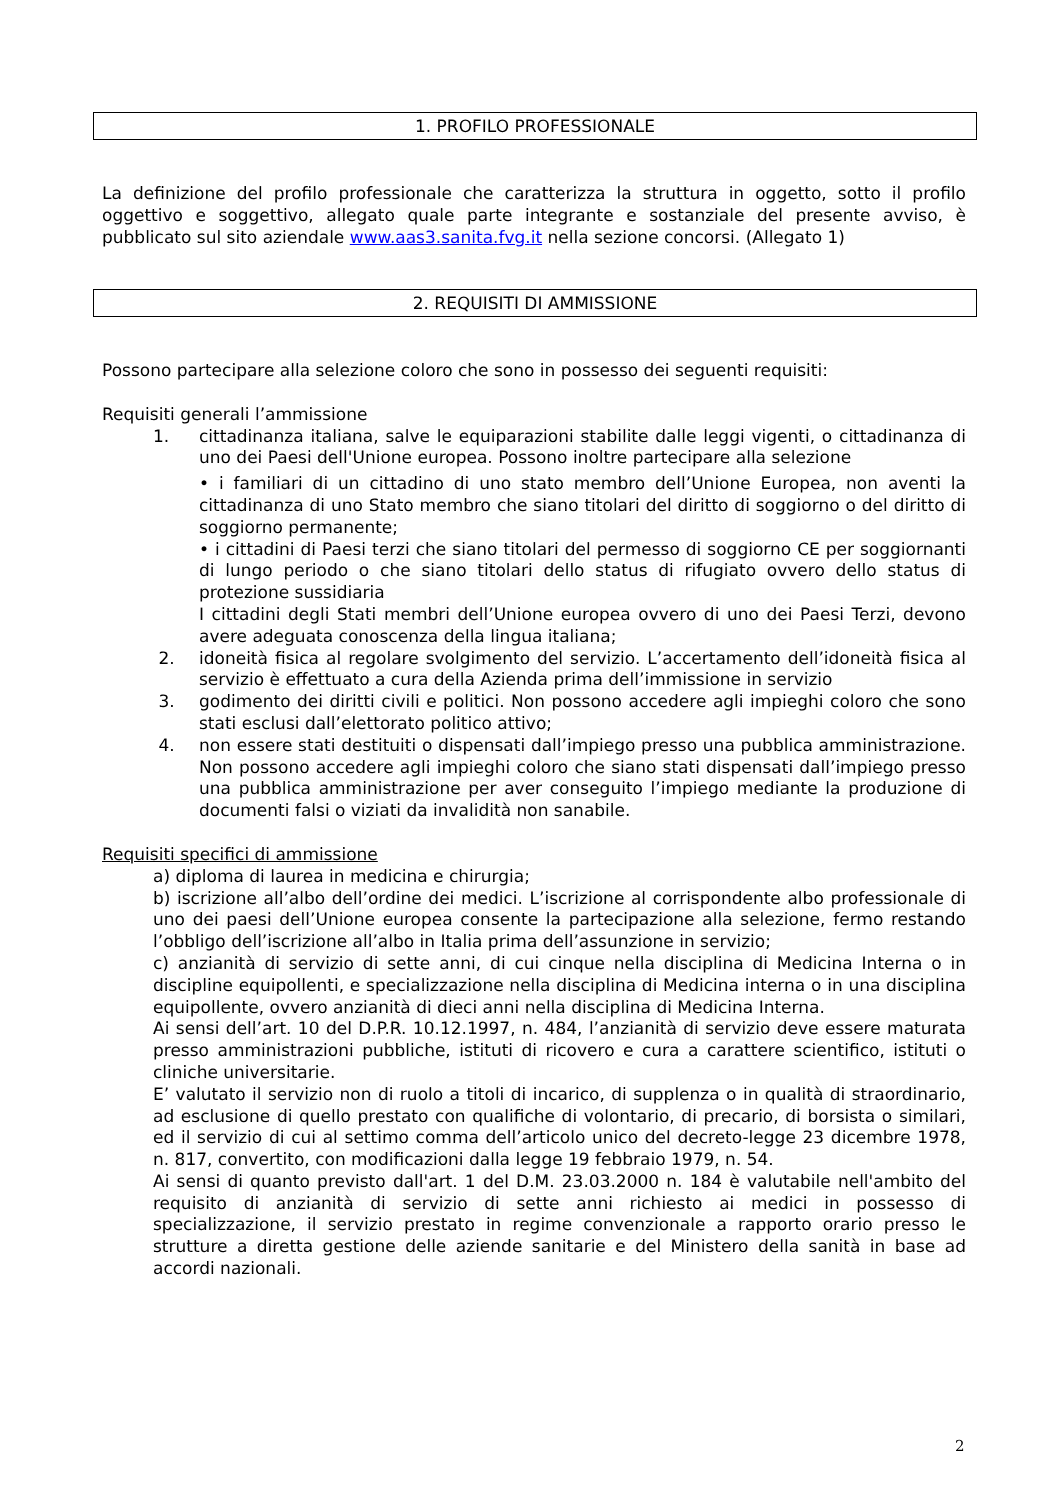1. PROFILO PROFESSIONALE
La definizione del profilo professionale che caratterizza la struttura in oggetto, sotto il profilo oggettivo e soggettivo, allegato quale parte integrante e sostanziale del presente avviso, è pubblicato sul sito aziendale www.aas3.sanita.fvg.it nella sezione concorsi. (Allegato 1)
2. REQUISITI DI AMMISSIONE
Possono partecipare alla selezione coloro che sono in possesso dei seguenti requisiti:
Requisiti generali l’ammissione
1. cittadinanza italiana, salve le equiparazioni stabilite dalle leggi vigenti, o cittadinanza di uno dei Paesi dell'Unione europea. Possono inoltre partecipare alla selezione
• i familiari di un cittadino di uno stato membro dell’Unione Europea, non aventi la cittadinanza di uno Stato membro che siano titolari del diritto di soggiorno o del diritto di soggiorno permanente;
• i cittadini di Paesi terzi che siano titolari del permesso di soggiorno CE per soggiornanti di lungo periodo o che siano titolari dello status di rifugiato ovvero dello status di protezione sussidiaria
I cittadini degli Stati membri dell’Unione europea ovvero di uno dei Paesi Terzi, devono avere adeguata conoscenza della lingua italiana;
2. idoneità fisica al regolare svolgimento del servizio. L’accertamento dell’idoneità fisica al servizio è effettuato a cura della Azienda prima dell’immissione in servizio
3. godimento dei diritti civili e politici. Non possono accedere agli impieghi coloro che sono stati esclusi dall’elettorato politico attivo;
4. non essere stati destituiti o dispensati dall’impiego presso una pubblica amministrazione. Non possono accedere agli impieghi coloro che siano stati dispensati dall’impiego presso una pubblica amministrazione per aver conseguito l’impiego mediante la produzione di documenti falsi o viziati da invalidità non sanabile.
Requisiti specifici di ammissione
a) diploma di laurea in medicina e chirurgia;
b) iscrizione all’albo dell’ordine dei medici. L’iscrizione al corrispondente albo professionale di uno dei paesi dell’Unione europea consente la partecipazione alla selezione, fermo restando l’obbligo dell’iscrizione all’albo in Italia prima dell’assunzione in servizio;
c) anzianità di servizio di sette anni, di cui cinque nella disciplina di Medicina Interna o in discipline equipollenti, e specializzazione nella disciplina di Medicina interna o in una disciplina equipollente, ovvero anzianità di dieci anni nella disciplina di Medicina Interna.
Ai sensi dell’art. 10 del D.P.R. 10.12.1997, n. 484, l’anzianità di servizio deve essere maturata presso amministrazioni pubbliche, istituti di ricovero e cura a carattere scientifico, istituti o cliniche universitarie.
E’ valutato il servizio non di ruolo a titoli di incarico, di supplenza o in qualità di straordinario, ad esclusione di quello prestato con qualifiche di volontario, di precario, di borsista o similari, ed il servizio di cui al settimo comma dell’articolo unico del decreto-legge 23 dicembre 1978, n. 817, convertito, con modificazioni dalla legge 19 febbraio 1979, n. 54.
Ai sensi di quanto previsto dall'art. 1 del D.M. 23.03.2000 n. 184 è valutabile nell'ambito del requisito di anzianità di servizio di sette anni richiesto ai medici in possesso di specializzazione, il servizio prestato in regime convenzionale a rapporto orario presso le strutture a diretta gestione delle aziende sanitarie e del Ministero della sanità in base ad accordi nazionali.
2